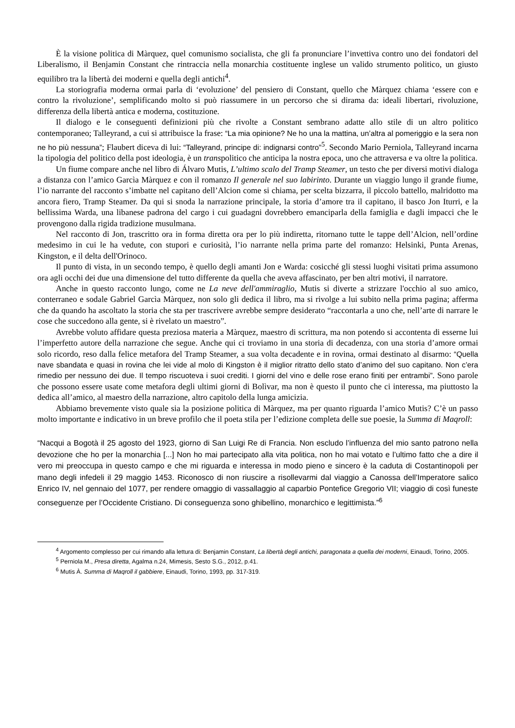È la visione politica di Màrquez, quel comunismo socialista, che gli fa pronunciare l’invettiva contro uno dei fondatori del Liberalismo, il Benjamin Constant che rintraccia nella monarchia costituente inglese un valido strumento politico, un giusto equilibro tra la libertà dei moderni e quella degli antichi<sup>4</sup>.
La storiografia moderna ormai parla di ‘evoluzione’ del pensiero di Constant, quello che Màrquez chiama ‘essere con e contro la rivoluzione’, semplificando molto si può riassumere in un percorso che si dirama da: ideali libertari, rivoluzione, differenza della libertà antica e moderna, costituzione.
Il dialogo e le conseguenti definizioni più che rivolte a Constant sembrano adatte allo stile di un altro politico contemporaneo; Talleyrand, a cui si attribuisce la frase: “La mia opinione? Ne ho una la mattina, un’altra al pomeriggio e la sera non ne ho più nessuna”; Flaubert diceva di lui: “Talleyrand, principe di: indignarsi contro”<sup>5</sup>. Secondo Mario Perniola, Talleyrand incarna la tipologia del politico della post ideologia, è un transpolitico che anticipa la nostra epoca, uno che attraversa e va oltre la politica.
Un fiume compare anche nel libro di Álvaro Mutis, L’ultimo scalo del Tramp Steamer, un testo che per diversi motivi dialoga a distanza con l’amico Garcìa Màrquez e con il romanzo Il generale nel suo labirinto. Durante un viaggio lungo il grande fiume, l’io narrante del racconto s’imbatte nel capitano dell’Alcion come si chiama, per scelta bizzarra, il piccolo battello, malridotto ma ancora fiero, Tramp Steamer. Da qui si snoda la narrazione principale, la storia d’amore tra il capitano, il basco Jon Iturri, e la bellissima Warda, una libanese padrona del cargo i cui guadagni dovrebbero emanciparla della famiglia e dagli impacci che le provengono dalla rigida tradizione musulmana.
Nel racconto di Jon, trascritto ora in forma diretta ora per lo più indiretta, ritornano tutte le tappe dell’Alcion, nell’ordine medesimo in cui le ha vedute, con stupori e curiosità, l’io narrante nella prima parte del romanzo: Helsinki, Punta Arenas, Kingston, e il delta dell'Orinoco.
Il punto di vista, in un secondo tempo, è quello degli amanti Jon e Warda: cosicché gli stessi luoghi visitati prima assumono ora agli occhi dei due una dimensione del tutto differente da quella che aveva affascinato, per ben altri motivi, il narratore.
Anche in questo racconto lungo, come ne La neve dell'ammiraglio, Mutis si diverte a strizzare l'occhio al suo amico, conterraneo e sodale Gabriel Garcìa Màrquez, non solo gli dedica il libro, ma si rivolge a lui subito nella prima pagina; afferma che da quando ha ascoltato la storia che sta per trascrivere avrebbe sempre desiderato “raccontarla a uno che, nell’arte di narrare le cose che succedono alla gente, si è rivelato un maestro”.
Avrebbe voluto affidare questa preziosa materia a Màrquez, maestro di scrittura, ma non potendo si accontenta di esserne lui l’imperfetto autore della narrazione che segue. Anche qui ci troviamo in una storia di decadenza, con una storia d’amore ormai solo ricordo, reso dalla felice metafora del Tramp Steamer, a sua volta decadente e in rovina, ormai destinato al disarmo: “Quella nave sbandata e quasi in rovina che lei vide al molo di Kingston è il miglior ritratto dello stato d’animo del suo capitano. Non c’era rimedio per nessuno dei due. Il tempo riscuoteva i suoi crediti. I giorni del vino e delle rose erano finiti per entrambi”. Sono parole che possono essere usate come metafora degli ultimi giorni di Bolìvar, ma non è questo il punto che ci interessa, ma piuttosto la dedica all’amico, al maestro della narrazione, altro capitolo della lunga amicizia.
Abbiamo brevemente visto quale sia la posizione politica di Màrquez, ma per quanto riguarda l’amico Mutis? C’è un passo molto importante e indicativo in un breve profilo che il poeta stila per l’edizione completa delle sue poesie, la Summa di Maqroll:
“Nacqui a Bogotà il 25 agosto del 1923, giorno di San Luigi Re di Francia. Non escludo l’influenza del mio santo patrono nella devozione che ho per la monarchia [...] Non ho mai partecipato alla vita politica, non ho mai votato e l’ultimo fatto che a dire il vero mi preoccupa in questo campo e che mi riguarda e interessa in modo pieno e sincero è la caduta di Costantinopoli per mano degli infedeli il 29 maggio 1453. Riconosco di non riuscire a risollevarmi dal viaggio a Canossa dell’Imperatore salico Enrico IV, nel gennaio del 1077, per rendere omaggio di vassallaggio al caparbio Pontefice Gregorio VII; viaggio di così funeste conseguenze per l’Occidente Cristiano. Di conseguenza sono ghibellino, monarchico e legittimista.”<sup>6</sup>
<sup>4</sup> Argomento complesso per cui rimando alla lettura di: Benjamin Constant, La libertà degli antichi, paragonata a quella dei moderni, Einaudi, Torino, 2005.
<sup>5</sup> Perniola M., Presa diretta, Agalma n.24, Mimesis, Sesto S.G., 2012, p.41.
<sup>6</sup> Mutis À. Summa di Maqroll il gabbiere, Einaudi, Torino, 1993, pp. 317-319.